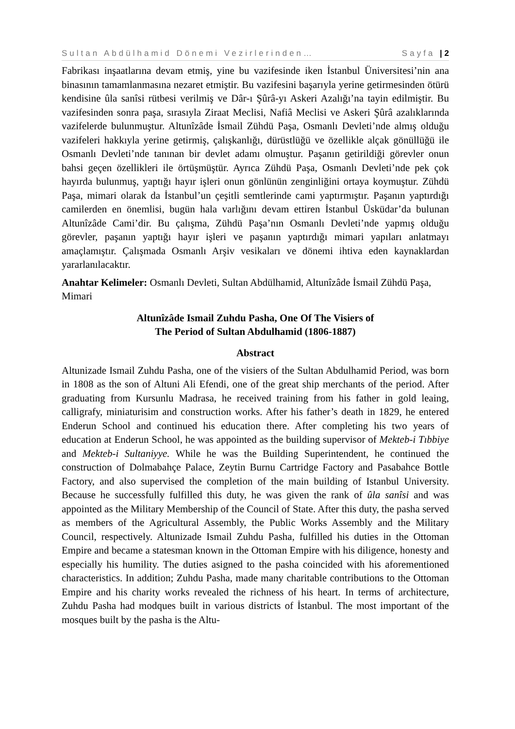Sultan Abdülhamid Dönemi Vezirlerinden… Sayfa | 2
Fabrikası inşaatlarına devam etmiş, yine bu vazifesinde iken İstanbul Üniversitesi’nin ana binasının tamamlanmasına nezaret etmiştir. Bu vazifesini başarıyla yerine getirmesinden ötürü kendisine ûla sanîsi rütbesi verilmiş ve Dâr-ı Şûrâ-yı Askeri Azalığı’na tayin edilmiştir. Bu vazifesinden sonra paşa, sırasıyla Ziraat Meclisi, Nafiâ Meclisi ve Askeri Şûrâ azalıklarında vazifelerde bulunmuştur. Altunîzâde İsmail Zühdü Paşa, Osmanlı Devleti’nde almış olduğu vazifeleri hakkıyla yerine getirmiş, çalışkanlığı, dürüstlüğü ve özellikle alçak gönüllüğü ile Osmanlı Devleti’nde tanınan bir devlet adamı olmuştur. Paşanın getirildiği görevler onun bahsi geçen özellikleri ile örtüşmüştür. Ayrıca Zühdü Paşa, Osmanlı Devleti’nde pek çok hayırda bulunmuş, yaptığı hayır işleri onun gönlünün zenginliğini ortaya koymuştur. Zühdü Paşa, mimari olarak da İstanbul’un çeşitli semtlerinde cami yaptırmıştır. Paşanın yaptırdığı camilerden en önemlisi, bugün hala varlığını devam ettiren İstanbul Üsküdar’da bulunan Altunîzâde Cami’dir. Bu çalışma, Zühdü Paşa’nın Osmanlı Devleti’nde yapmış olduğu görevler, paşanın yaptığı hayır işleri ve paşanın yaptırdığı mimari yapıları anlatmayı amaçlamıştır. Çalışmada Osmanlı Arşiv vesikaları ve dönemi ihtiva eden kaynaklardan yararlanılacaktır.
Anahtar Kelimeler: Osmanlı Devleti, Sultan Abdülhamid, Altunîzâde İsmail Zühdü Paşa, Mimari
Altunîzâde Ismail Zuhdu Pasha, One Of The Visiers of
The Period of Sultan Abdulhamid (1806-1887)
Abstract
Altunizade Ismail Zuhdu Pasha, one of the visiers of the Sultan Abdulhamid Period, was born in 1808 as the son of Altuni Ali Efendi, one of the great ship merchants of the period. After graduating from Kursunlu Madrasa, he received training from his father in gold leaing, calligrafy, miniaturisim and construction works. After his father’s death in 1829, he entered Enderun School and continued his education there. After completing his two years of education at Enderun School, he was appointed as the building supervisor of Mekteb-i Tıbbiye and Mekteb-i Sultaniyye. While he was the Building Superintendent, he continued the construction of Dolmabahçe Palace, Zeytin Burnu Cartridge Factory and Pasabahce Bottle Factory, and also supervised the completion of the main building of Istanbul University. Because he successfully fulfilled this duty, he was given the rank of ûla sanîsi and was appointed as the Military Membership of the Council of State. After this duty, the pasha served as members of the Agricultural Assembly, the Public Works Assembly and the Military Council, respectively. Altunizade Ismail Zuhdu Pasha, fulfilled his duties in the Ottoman Empire and became a statesman known in the Ottoman Empire with his diligence, honesty and especially his humility. The duties asigned to the pasha coincided with his aforementioned characteristics. In addition; Zuhdu Pasha, made many charitable contributions to the Ottoman Empire and his charity works revealed the richness of his heart. In terms of architecture, Zuhdu Pasha had modques built in various districts of İstanbul. The most important of the mosques built by the pasha is the Altu-